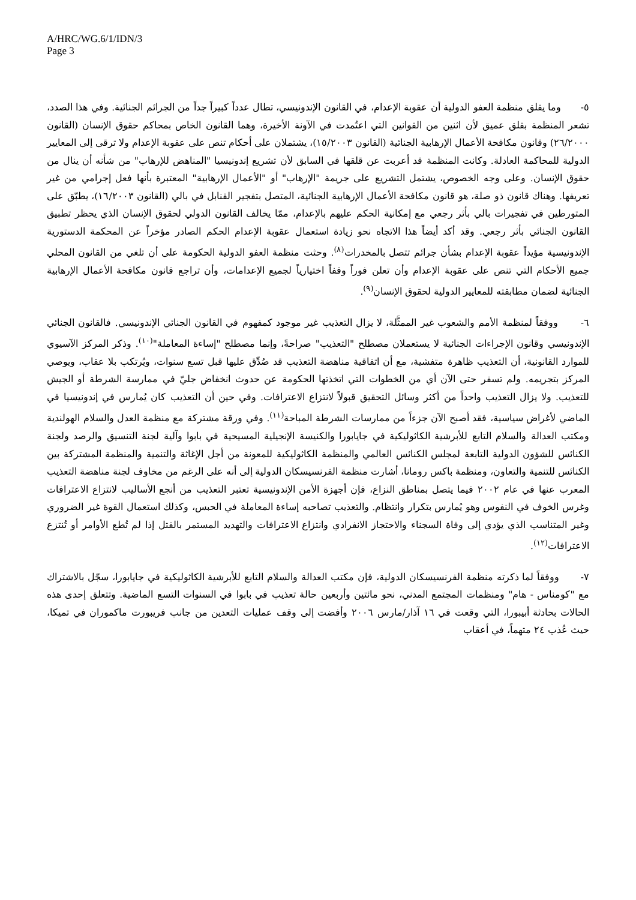A/HRC/WG.6/1/IDN/3
Page 3
٥- وما يقلق منظمة العفو الدولية أن عقوبة الإعدام، في القانون الإندونيسي، تطال عدداً كبيراً جداً من الجرائم الجنائية. وفي هذا الصدد، تشعر المنظمة بقلق عميق لأن اثنين من القوانين التي اعتُمدت في الآونة الأخيرة، وهما القانون الخاص بمحاكم حقوق الإنسان (القانون ٢٦/٢٠٠٠) وقانون مكافحة الأعمال الإرهابية الجنائية (القانون ١٥/٢٠٠٣)، يشتملان على أحكام تنص على عقوبة الإعدام ولا ترقى إلى المعايير الدولية للمحاكمة العادلة. وكانت المنظمة قد أعربت عن قلقها في السابق لأن تشريع إندونيسيا "المناهض للإرهاب" من شأنه أن ينال من حقوق الإنسان. وعلى وجه الخصوص، يشتمل التشريع على جريمة "الإرهاب" أو "الأعمال الإرهابية" المعتبرة بأنها فعل إجرامي من غير تعريفها. وهناك قانون ذو صلة، هو قانون مكافحة الأعمال الإرهابية الجنائية، المتصل بتفجير القنابل في بالي (القانون ١٦/٢٠٠٣)، يطبّق على المتورطين في تفجيرات بالي بأثر رجعي مع إمكانية الحكم عليهم بالإعدام، ممّا يخالف القانون الدولي لحقوق الإنسان الذي يحظر تطبيق القانون الجنائي بأثر رجعي. وقد أكد أيضاً هذا الاتجاه نحو زيادة استعمال عقوبة الإعدام الحكم الصادر مؤخراً عن المحكمة الدستورية الإندونيسية مؤيداً عقوبة الإعدام بشأن جرائم تتصل بالمخدرات<sup>(٨)</sup>. وحثت منظمة العفو الدولية الحكومة على أن تلغي من القانون المحلي جميع الأحكام التي تنص على عقوبة الإعدام وأن تعلن فوراً وقفاً اختيارياً لجميع الإعدامات، وأن تراجع قانون مكافحة الأعمال الإرهابية الجنائية لضمان مطابقته للمعايير الدولية لحقوق الإنسان<sup>(٩)</sup>.
٦- ووفقاً لمنظمة الأمم والشعوب غير الممثَّلة، لا يزال التعذيب غير موجود كمفهوم في القانون الجنائي الإندونيسي. فالقانون الجنائي الإندونيسي وقانون الإجراءات الجنائية لا يستعملان مصطلح "التعذيب" صراحةً، وإنما مصطلح "إساءة المعاملة"<sup>(١٠)</sup>. وذكر المركز الآسيوي للموارد القانونية، أن التعذيب ظاهرة متفشية، مع أن اتفاقية مناهضة التعذيب قد صُدِّق عليها قبل تسع سنوات، ويُرتكب بلا عقاب، ويوصي المركز بتجريمه. ولم تسفر حتى الآن أي من الخطوات التي اتخذتها الحكومة عن حدوث انخفاض جليّ في ممارسة الشرطة أو الجيش للتعذيب. ولا يزال التعذيب واحداً من أكثر وسائل التحقيق قبولاً لانتزاع الاعترافات. وفي حين أن التعذيب كان يُمارس في إندونيسيا في الماضي لأغراض سياسية، فقد أصبح الآن جزءاً من ممارسات الشرطة المباحة<sup>(١١)</sup>. وفي ورقة مشتركة مع منظمة العدل والسلام الهولندية ومكتب العدالة والسلام التابع للأبرشية الكاثوليكية في جايابورا والكنيسة الإنجيلية المسيحية في بابوا وآلية لجنة التنسيق والرصد ولجنة الكنائس للشؤون الدولية التابعة لمجلس الكنائس العالمي والمنظمة الكاثوليكية للمعونة من أجل الإغاثة والتنمية والمنظمة المشتركة بين الكنائس للتنمية والتعاون، ومنظمة باكس رومانا، أشارت منظمة الفرنسيسكان الدولية إلى أنه على الرغم من مخاوف لجنة مناهضة التعذيب المعرب عنها في عام ٢٠٠٢ فيما يتصل بمناطق النزاع، فإن أجهزة الأمن الإندونيسية تعتبر التعذيب من أنجع الأساليب لانتزاع الاعترافات وغرس الخوف في النفوس وهو يُمارس بتكرار وانتظام. والتعذيب تصاحبه إساءة المعاملة في الحبس، وكذلك استعمال القوة غير الضروري وغير المتناسب الذي يؤدي إلى وفاة السجناء والاحتجاز الانفرادي وانتزاع الاعترافات والتهديد المستمر بالقتل إذا لم تُطع الأوامر أو تُنتزع الاعترافات<sup>(١٢)</sup>.
٧- ووفقاً لما ذكرته منظمة الفرنسيسكان الدولية، فإن مكتب العدالة والسلام التابع للأبرشية الكاثوليكية في جايابورا، سجّل بالاشتراك مع "كومناس - هام" ومنظمات المجتمع المدني، نحو مائتين وأربعين حالة تعذيب في بابوا في السنوات التسع الماضية. وتتعلق إحدى هذه الحالات بحادثة أبيبورا، التي وقعت في ١٦ آذار/مارس ٢٠٠٦ وأفضت إلى وقف عمليات التعدين من جانب فريبورت ماكموران في تميكا، حيث عُذب ٢٤ متهماً، في أعقاب